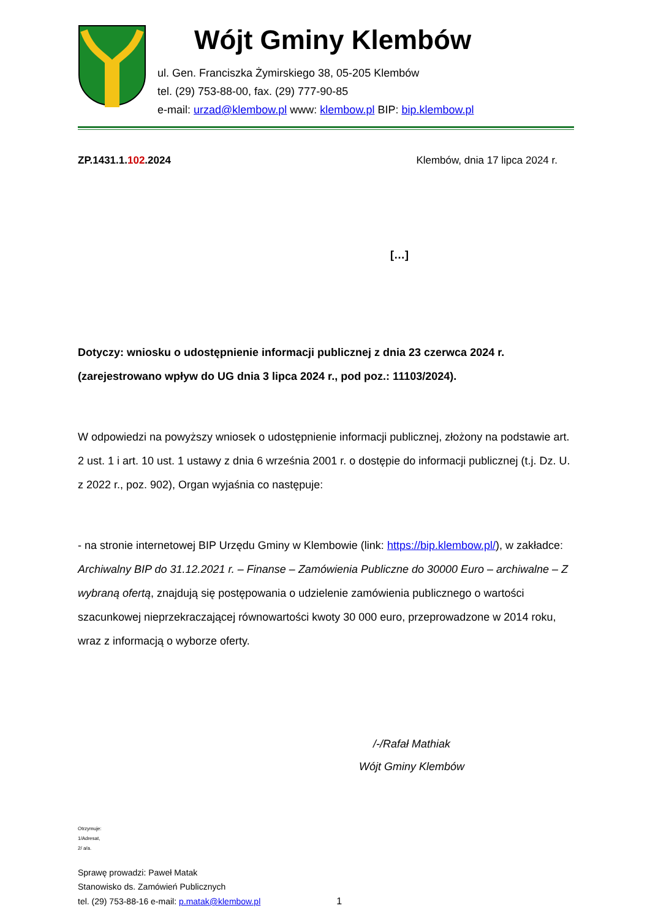Wójt Gminy Klembów
ul. Gen. Franciszka Żymirskiego 38, 05-205 Klembów
tel. (29) 753-88-00, fax. (29) 777-90-85
e-mail: urzad@klembow.pl www: klembow.pl BIP: bip.klembow.pl
ZP.1431.1.102.2024 Klembów, dnia 17 lipca 2024 r.
[…]
Dotyczy: wniosku o udostępnienie informacji publicznej z dnia 23 czerwca 2024 r. (zarejestrowano wpływ do UG dnia 3 lipca 2024 r., pod poz.: 11103/2024).
W odpowiedzi na powyższy wniosek o udostępnienie informacji publicznej, złożony na podstawie art. 2 ust. 1 i art. 10 ust. 1 ustawy z dnia 6 września 2001 r. o dostępie do informacji publicznej (t.j. Dz. U. z 2022 r., poz. 902), Organ wyjaśnia co następuje:
- na stronie internetowej BIP Urzędu Gminy w Klembowie (link: https://bip.klembow.pl/), w zakładce: Archiwalny BIP do 31.12.2021 r. – Finanse – Zamówienia Publiczne do 30000 Euro – archiwalne – Z wybraną ofertą, znajdują się postępowania o udzielenie zamówienia publicznego o wartości szacunkowej nieprzekraczającej równowartości kwoty 30 000 euro, przeprowadzone w 2014 roku, wraz z informacją o wyborze oferty.
/-/Rafał Mathiak
Wójt Gminy Klembów
Otrzymuje:
1/Adresat,
2/ a/a.
Sprawę prowadzi: Paweł Matak
Stanowisko ds. Zamówień Publicznych
tel. (29) 753-88-16 e-mail: p.matak@klembow.pl 1